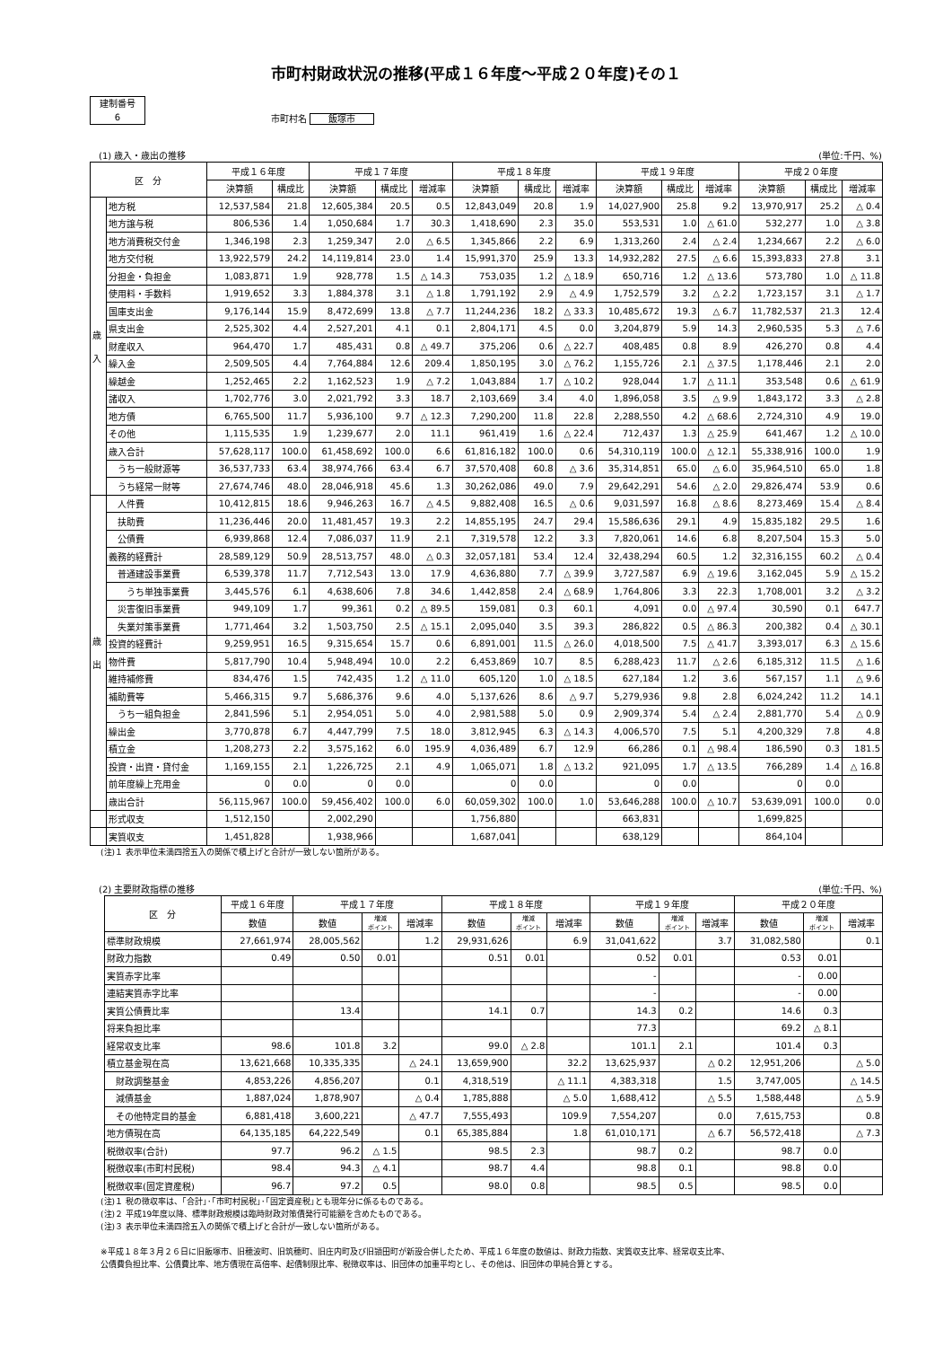市町村財政状況の推移(平成１６年度～平成２０年度)その１
建制番号
6
市町村名 飯塚市
(1) 歳入・歳出の推移 (単位:千円、%)
| 区 分 | | 平成１６年度 | | 平成１７年度 | | | 平成１８年度 | | | 平成１９年度 | | | 平成２０年度 | | |
| --- | --- | --- | --- | --- | --- | --- | --- | --- | --- | --- | --- | --- | --- | --- | --- |
| | | 決算額 | 構成比 | 決算額 | 構成比 | 増減率 | 決算額 | 構成比 | 増減率 | 決算額 | 構成比 | 増減率 | 決算額 | 構成比 | 増減率 |
| 歳 入 | 地方税 | 12,537,584 | 21.8 | 12,605,384 | 20.5 | 0.5 | 12,843,049 | 20.8 | 1.9 | 14,027,900 | 25.8 | 9.2 | 13,970,917 | 25.2 | △ 0.4 |
| | 地方譲与税 | 806,536 | 1.4 | 1,050,684 | 1.7 | 30.3 | 1,418,690 | 2.3 | 35.0 | 553,531 | 1.0 | △ 61.0 | 532,277 | 1.0 | △ 3.8 |
| | 地方消費税交付金 | 1,346,198 | 2.3 | 1,259,347 | 2.0 | △ 6.5 | 1,345,866 | 2.2 | 6.9 | 1,313,260 | 2.4 | △ 2.4 | 1,234,667 | 2.2 | △ 6.0 |
| | 地方交付税 | 13,922,579 | 24.2 | 14,119,814 | 23.0 | 1.4 | 15,991,370 | 25.9 | 13.3 | 14,932,282 | 27.5 | △ 6.6 | 15,393,833 | 27.8 | 3.1 |
| | 分担金・負担金 | 1,083,871 | 1.9 | 928,778 | 1.5 | △ 14.3 | 753,035 | 1.2 | △ 18.9 | 650,716 | 1.2 | △ 13.6 | 573,780 | 1.0 | △ 11.8 |
| | 使用料・手数料 | 1,919,652 | 3.3 | 1,884,378 | 3.1 | △ 1.8 | 1,791,192 | 2.9 | △ 4.9 | 1,752,579 | 3.2 | △ 2.2 | 1,723,157 | 3.1 | △ 1.7 |
| | 国庫支出金 | 9,176,144 | 15.9 | 8,472,699 | 13.8 | △ 7.7 | 11,244,236 | 18.2 | △ 33.3 | 10,485,672 | 19.3 | △ 6.7 | 11,782,537 | 21.3 | 12.4 |
| | 県支出金 | 2,525,302 | 4.4 | 2,527,201 | 4.1 | 0.1 | 2,804,171 | 4.5 | 0.0 | 3,204,879 | 5.9 | 14.3 | 2,960,535 | 5.3 | △ 7.6 |
| | 財産収入 | 964,470 | 1.7 | 485,431 | 0.8 | △ 49.7 | 375,206 | 0.6 | △ 22.7 | 408,485 | 0.8 | 8.9 | 426,270 | 0.8 | 4.4 |
| | 繰入金 | 2,509,505 | 4.4 | 7,764,884 | 12.6 | 209.4 | 1,850,195 | 3.0 | △ 76.2 | 1,155,726 | 2.1 | △ 37.5 | 1,178,446 | 2.1 | 2.0 |
| | 繰越金 | 1,252,465 | 2.2 | 1,162,523 | 1.9 | △ 7.2 | 1,043,884 | 1.7 | △ 10.2 | 928,044 | 1.7 | △ 11.1 | 353,548 | 0.6 | △ 61.9 |
| | 諸収入 | 1,702,776 | 3.0 | 2,021,792 | 3.3 | 18.7 | 2,103,669 | 3.4 | 4.0 | 1,896,058 | 3.5 | △ 9.9 | 1,843,172 | 3.3 | △ 2.8 |
| | 地方債 | 6,765,500 | 11.7 | 5,936,100 | 9.7 | △ 12.3 | 7,290,200 | 11.8 | 22.8 | 2,288,550 | 4.2 | △ 68.6 | 2,724,310 | 4.9 | 19.0 |
| | その他 | 1,115,535 | 1.9 | 1,239,677 | 2.0 | 11.1 | 961,419 | 1.6 | △ 22.4 | 712,437 | 1.3 | △ 25.9 | 641,467 | 1.2 | △ 10.0 |
| | 歳入合計 | 57,628,117 | 100.0 | 61,458,692 | 100.0 | 6.6 | 61,816,182 | 100.0 | 0.6 | 54,310,119 | 100.0 | △ 12.1 | 55,338,916 | 100.0 | 1.9 |
| | うち一般財源等 | 36,537,733 | 63.4 | 38,974,766 | 63.4 | 6.7 | 37,570,408 | 60.8 | △ 3.6 | 35,314,851 | 65.0 | △ 6.0 | 35,964,510 | 65.0 | 1.8 |
| | うち経常一財等 | 27,674,746 | 48.0 | 28,046,918 | 45.6 | 1.3 | 30,262,086 | 49.0 | 7.9 | 29,642,291 | 54.6 | △ 2.0 | 29,826,474 | 53.9 | 0.6 |
| 歳 出 | 人件費 | 10,412,815 | 18.6 | 9,946,263 | 16.7 | △ 4.5 | 9,882,408 | 16.5 | △ 0.6 | 9,031,597 | 16.8 | △ 8.6 | 8,273,469 | 15.4 | △ 8.4 |
| | 扶助費 | 11,236,446 | 20.0 | 11,481,457 | 19.3 | 2.2 | 14,855,195 | 24.7 | 29.4 | 15,586,636 | 29.1 | 4.9 | 15,835,182 | 29.5 | 1.6 |
| | 公債費 | 6,939,868 | 12.4 | 7,086,037 | 11.9 | 2.1 | 7,319,578 | 12.2 | 3.3 | 7,820,061 | 14.6 | 6.8 | 8,207,504 | 15.3 | 5.0 |
| | 義務的経費計 | 28,589,129 | 50.9 | 28,513,757 | 48.0 | △ 0.3 | 32,057,181 | 53.4 | 12.4 | 32,438,294 | 60.5 | 1.2 | 32,316,155 | 60.2 | △ 0.4 |
| | 普通建設事業費 | 6,539,378 | 11.7 | 7,712,543 | 13.0 | 17.9 | 4,636,880 | 7.7 | △ 39.9 | 3,727,587 | 6.9 | △ 19.6 | 3,162,045 | 5.9 | △ 15.2 |
| | うち単独事業費 | 3,445,576 | 6.1 | 4,638,606 | 7.8 | 34.6 | 1,442,858 | 2.4 | △ 68.9 | 1,764,806 | 3.3 | 22.3 | 1,708,001 | 3.2 | △ 3.2 |
| | 災害復旧事業費 | 949,109 | 1.7 | 99,361 | 0.2 | △ 89.5 | 159,081 | 0.3 | 60.1 | 4,091 | 0.0 | △ 97.4 | 30,590 | 0.1 | 647.7 |
| | 失業対策事業費 | 1,771,464 | 3.2 | 1,503,750 | 2.5 | △ 15.1 | 2,095,040 | 3.5 | 39.3 | 286,822 | 0.5 | △ 86.3 | 200,382 | 0.4 | △ 30.1 |
| | 投資的経費計 | 9,259,951 | 16.5 | 9,315,654 | 15.7 | 0.6 | 6,891,001 | 11.5 | △ 26.0 | 4,018,500 | 7.5 | △ 41.7 | 3,393,017 | 6.3 | △ 15.6 |
| | 物件費 | 5,817,790 | 10.4 | 5,948,494 | 10.0 | 2.2 | 6,453,869 | 10.7 | 8.5 | 6,288,423 | 11.7 | △ 2.6 | 6,185,312 | 11.5 | △ 1.6 |
| | 維持補修費 | 834,476 | 1.5 | 742,435 | 1.2 | △ 11.0 | 605,120 | 1.0 | △ 18.5 | 627,184 | 1.2 | 3.6 | 567,157 | 1.1 | △ 9.6 |
| | 補助費等 | 5,466,315 | 9.7 | 5,686,376 | 9.6 | 4.0 | 5,137,626 | 8.6 | △ 9.7 | 5,279,936 | 9.8 | 2.8 | 6,024,242 | 11.2 | 14.1 |
| | うち一組負担金 | 2,841,596 | 5.1 | 2,954,051 | 5.0 | 4.0 | 2,981,588 | 5.0 | 0.9 | 2,909,374 | 5.4 | △ 2.4 | 2,881,770 | 5.4 | △ 0.9 |
| | 繰出金 | 3,770,878 | 6.7 | 4,447,799 | 7.5 | 18.0 | 3,812,945 | 6.3 | △ 14.3 | 4,006,570 | 7.5 | 5.1 | 4,200,329 | 7.8 | 4.8 |
| | 積立金 | 1,208,273 | 2.2 | 3,575,162 | 6.0 | 195.9 | 4,036,489 | 6.7 | 12.9 | 66,286 | 0.1 | △ 98.4 | 186,590 | 0.3 | 181.5 |
| | 投資・出資・貸付金 | 1,169,155 | 2.1 | 1,226,725 | 2.1 | 4.9 | 1,065,071 | 1.8 | △ 13.2 | 921,095 | 1.7 | △ 13.5 | 766,289 | 1.4 | △ 16.8 |
| | 前年度繰上充用金 | 0 | 0.0 | 0 | 0.0 | | 0 | 0.0 | | 0 | 0.0 | | 0 | 0.0 | |
| | 歳出合計 | 56,115,967 | 100.0 | 59,456,402 | 100.0 | 6.0 | 60,059,302 | 100.0 | 1.0 | 53,646,288 | 100.0 | △ 10.7 | 53,639,091 | 100.0 | 0.0 |
| | 形式収支 | 1,512,150 | | 2,002,290 | | | 1,756,880 | | | 663,831 | | | 1,699,825 | | |
| | 実質収支 | 1,451,828 | | 1,938,966 | | | 1,687,041 | | | 638,129 | | | 864,104 | | |
(注)１ 表示単位未満四捨五入の関係で積上げと合計が一致しない箇所がある。
(2) 主要財政指標の推移 (単位:千円、%)
| 区 分 | 平成１６年度 | 平成１７年度 | | | 平成１８年度 | | | 平成１９年度 | | | 平成２０年度 | | |
| --- | --- | --- | --- | --- | --- | --- | --- | --- | --- | --- | --- | --- | --- |
| | 数値 | 数値 | 増減 ポイント | 増減率 | 数値 | 増減 ポイント | 増減率 | 数値 | 増減 ポイント | 増減率 | 数値 | 増減 ポイント | 増減率 |
| 標準財政規模 | 27,661,974 | 28,005,562 | | 1.2 | 29,931,626 | | 6.9 | 31,041,622 | | 3.7 | 31,082,580 | | 0.1 |
| 財政力指数 | 0.49 | 0.50 | 0.01 | | 0.51 | 0.01 | | 0.52 | 0.01 | | 0.53 | 0.01 | |
| 実質赤字比率 | | | | | | | | - | | | - | 0.00 | |
| 連結実質赤字比率 | | | | | | | | - | | | - | 0.00 | |
| 実質公債費比率 | | 13.4 | | | 14.1 | 0.7 | | 14.3 | 0.2 | | 14.6 | 0.3 | |
| 将来負担比率 | | | | | | | | 77.3 | | | 69.2 | △ 8.1 | |
| 経常収支比率 | 98.6 | 101.8 | 3.2 | | 99.0 | △ 2.8 | | 101.1 | 2.1 | | 101.4 | 0.3 | |
| 積立基金現在高 | 13,621,668 | 10,335,335 | | △ 24.1 | 13,659,900 | | 32.2 | 13,625,937 | | △ 0.2 | 12,951,206 | | △ 5.0 |
| 財政調整基金 | 4,853,226 | 4,856,207 | | 0.1 | 4,318,519 | | △ 11.1 | 4,383,318 | | 1.5 | 3,747,005 | | △ 14.5 |
| 減債基金 | 1,887,024 | 1,878,907 | | △ 0.4 | 1,785,888 | | △ 5.0 | 1,688,412 | | △ 5.5 | 1,588,448 | | △ 5.9 |
| その他特定目的基金 | 6,881,418 | 3,600,221 | | △ 47.7 | 7,555,493 | | 109.9 | 7,554,207 | | 0.0 | 7,615,753 | | 0.8 |
| 地方債現在高 | 64,135,185 | 64,222,549 | | 0.1 | 65,385,884 | | 1.8 | 61,010,171 | | △ 6.7 | 56,572,418 | | △ 7.3 |
| 税徴収率(合計) | 97.7 | 96.2 | △ 1.5 | | 98.5 | 2.3 | | 98.7 | 0.2 | | 98.7 | 0.0 | |
| 税徴収率(市町村民税) | 98.4 | 94.3 | △ 4.1 | | 98.7 | 4.4 | | 98.8 | 0.1 | | 98.8 | 0.0 | |
| 税徴収率(固定資産税) | 96.7 | 97.2 | 0.5 | | 98.0 | 0.8 | | 98.5 | 0.5 | | 98.5 | 0.0 | |
(注)１ 税の徴収率は、｢合計｣･｢市町村民税｣･｢固定資産税｣とも現年分に係るものである。
(注)２ 平成19年度以降、標準財政規模は臨時財政対策債発行可能額を含めたものである。
(注)３ 表示単位未満四捨五入の関係で積上げと合計が一致しない箇所がある。
※平成１８年３月２６日に旧飯塚市、旧穂波町、旧筑穂町、旧庄内町及び旧頴田町が新設合併したため、平成１６年度の数値は、財政力指数、実質収支比率、経常収支比率、
公債費負担比率、公債費比率、地方債現在高倍率、起債制限比率、税徴収率は、旧団体の加重平均とし、その他は、旧団体の単純合算とする。